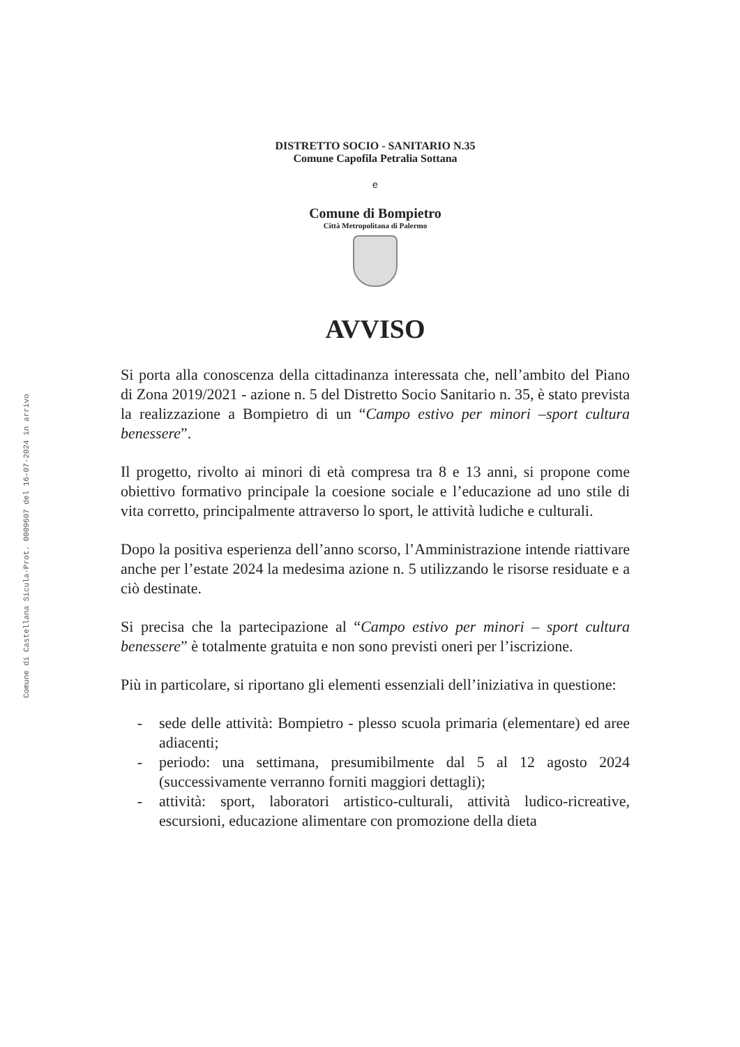Comune di Castellana Sicula-Prot. 0009607 del 16-07-2024 in arrivo
DISTRETTO SOCIO - SANITARIO N.35
Comune Capofila Petralia Sottana
e
Comune di Bompietro
Città Metropolitana di Palermo
AVVISO
Si porta alla conoscenza della cittadinanza interessata che, nell’ambito del Piano di Zona 2019/2021 - azione n. 5 del Distretto Socio Sanitario n. 35, è stato prevista la realizzazione a Bompietro di un “Campo estivo per minori –sport cultura benessere”.
Il progetto, rivolto ai minori di età compresa tra 8 e 13 anni, si propone come obiettivo formativo principale la coesione sociale e l’educazione ad uno stile di vita corretto, principalmente attraverso lo sport, le attività ludiche e culturali.
Dopo la positiva esperienza dell’anno scorso, l’Amministrazione intende riattivare anche per l’estate 2024 la medesima azione n. 5 utilizzando le risorse residuate e a ciò destinate.
Si precisa che la partecipazione al “Campo estivo per minori – sport cultura benessere” è totalmente gratuita e non sono previsti oneri per l’iscrizione.
Più in particolare, si riportano gli elementi essenziali dell’iniziativa in questione:
- sede delle attività: Bompietro - plesso scuola primaria (elementare) ed aree adiacenti;
- periodo: una settimana, presumibilmente dal 5 al 12 agosto 2024 (successivamente verranno forniti maggiori dettagli);
- attività: sport, laboratori artistico-culturali, attività ludico-ricreative, escursioni, educazione alimentare con promozione della dieta